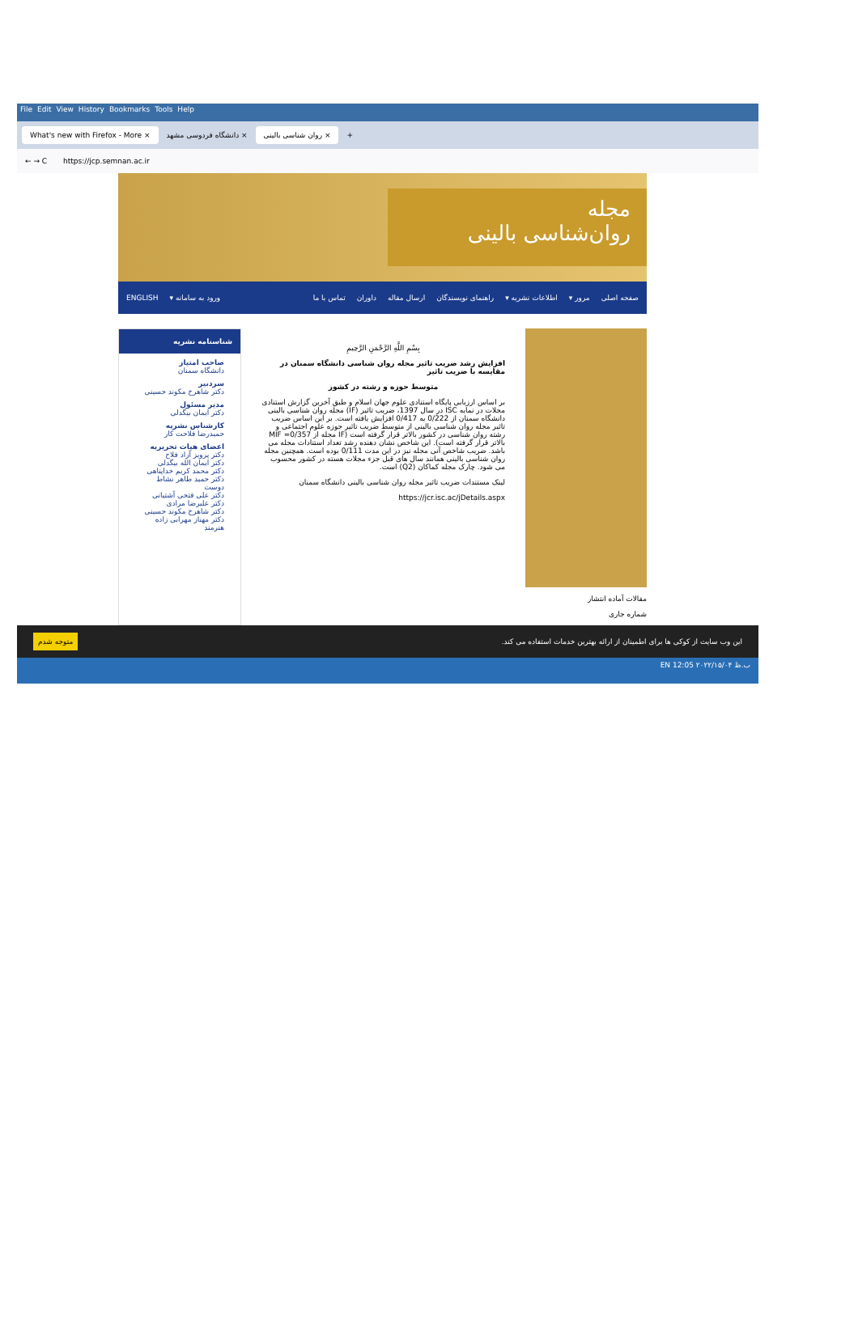File Edit View History Bookmarks Tools Help
What's new with Firefox - More × دانشگاه فردوسی مشهد × روان شناسی بالینی × +
← → C https://jcp.semnan.ac.ir
مجله
روان‌شناسی بالینی
صفحه اصلی مرور ▾ اطلاعات نشریه ▾ راهنمای نویسندگان ارسال مقاله داوران تماس با ما ورود به سامانه ▾ ENGLISH
مقالات آماده انتشار
شماره جاری
بِسْمِ اللَّهِ الرَّحْمَنِ الرَّحِيمِ
افزایش رشد ضریب تاثیر مجله روان شناسی دانشگاه سمنان در مقایسه با ضریب تاثیر
متوسط حوزه و رشته در کشور
بر اساس ارزیابی پایگاه استنادی علوم جهان اسلام و طبق آخرین گزارش استنادی مجلات در نمایه ISC در سال 1397، ضریب تاثیر (IF) مجله روان شناسی بالینی دانشگاه سمنان از 0/222 به 0/417 افزایش یافته است. بر این اساس ضریب تاثیر مجله روان شناسی بالینی از متوسط ضریب تاثیر حوزه علوم اجتماعی و رشته روان شناسی در کشور بالاتر قرار گرفته است (IF مجله از MIF =0/357 بالاتر قرار گرفته است). این شاخص نشان دهنده رشد تعداد استنادات مجله می باشد. ضریب شاخص آنی مجله نیز در این مدت 0/111 بوده است. همچنین مجله روان شناسی بالینی همانند سال های قبل جزء مجلات هسته در کشور محسوب می شود. چارک مجله کماکان (Q2) است.
لینک مستندات ضریب تاثیر مجله روان شناسی بالینی دانشگاه سمنان
https://jcr.isc.ac/jDetails.aspx
شناسنامه نشریه
صاحب امتیاز
دانشگاه سمنان
سردبیر
دکتر شاهرخ مکوند حسینی
مدیر مسئول
دکتر ایمان بیگدلی
کارشناس نشریه
حمیدرضا فلاحت کار
اعضای هیات تحریریه
دکتر پرویز آزاد فلاح
دکتر ایمان الله بیگدلی
دکتر محمد کریم خداپناهی
دکتر حمید طاهر نشاط دوست
دکتر علی فتحی آشتیانی
دکتر علیرضا مرادی
دکتر شاهرخ مکوند حسینی
دکتر مهناز مهرابی زاده هنرمند
این وب سایت از کوکی ها برای اطمینان از ارائه بهترین خدمات استفاده می کند. متوجه شدم
EN 12:05 ب.ظ ۲۰۲۲/۱۵/۰۴